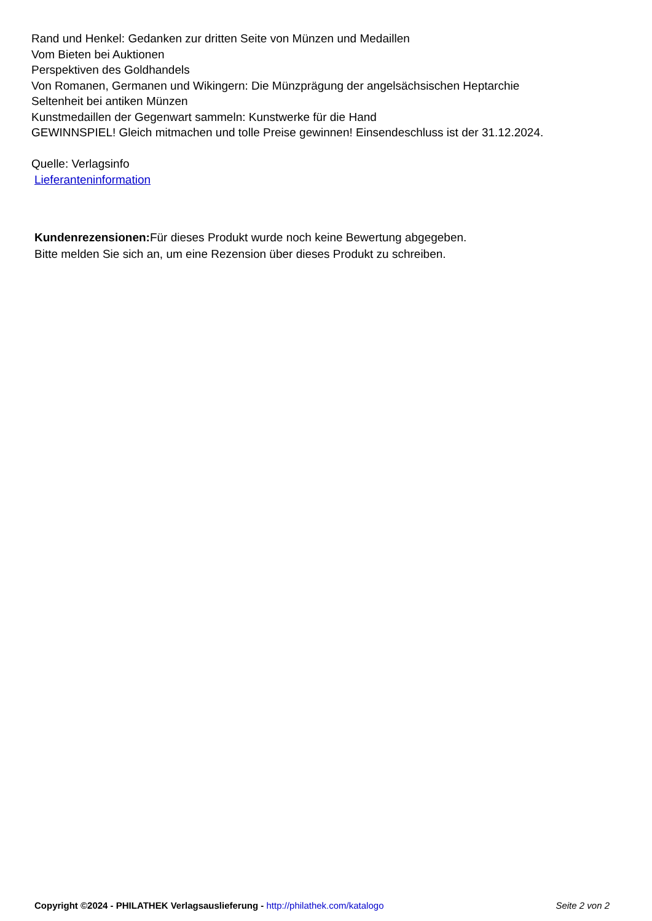Rand und Henkel: Gedanken zur dritten Seite von Münzen und Medaillen
Vom Bieten bei Auktionen
Perspektiven des Goldhandels
Von Romanen, Germanen und Wikingern: Die Münzprägung der angelsächsischen Heptarchie
Seltenheit bei antiken Münzen
Kunstmedaillen der Gegenwart sammeln: Kunstwerke für die Hand
GEWINNSPIEL! Gleich mitmachen und tolle Preise gewinnen! Einsendeschluss ist der 31.12.2024.
Quelle: Verlagsinfo
Lieferanteninformation
Kundenrezensionen: Für dieses Produkt wurde noch keine Bewertung abgegeben.
Bitte melden Sie sich an, um eine Rezension über dieses Produkt zu schreiben.
Copyright ©2024 - PHILATHEK Verlagsauslieferung - http://philathek.com/katalogo Seite 2 von 2